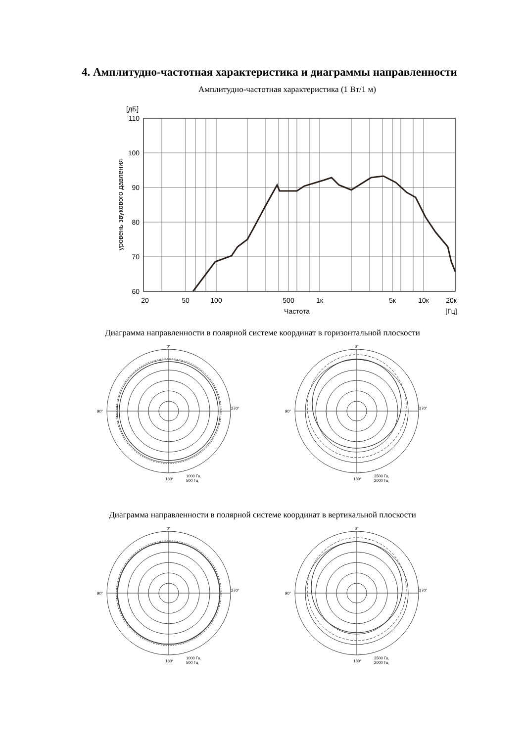4. Амплитудно-частотная характеристика и диаграммы направленности
Амплитудно-частотная характеристика (1 Вт/1 м)
[дБ]
110
100
90
80
70
60
уровень звукового давления
20
50
100
500
1к
5к
10к
20к
Частота
[Гц]
Диаграмма направленности в полярной системе координат в горизонтальной плоскости
0°
90°
270°
180°
1000 Гц
500 Гц
0°
90°
270°
180°
3500 Гц
2000 Гц
Диаграмма направленности в полярной системе координат в вертикальной плоскости
0°
90°
270°
180°
1000 Гц
500 Гц
0°
90°
270°
180°
3500 Гц
2000 Гц